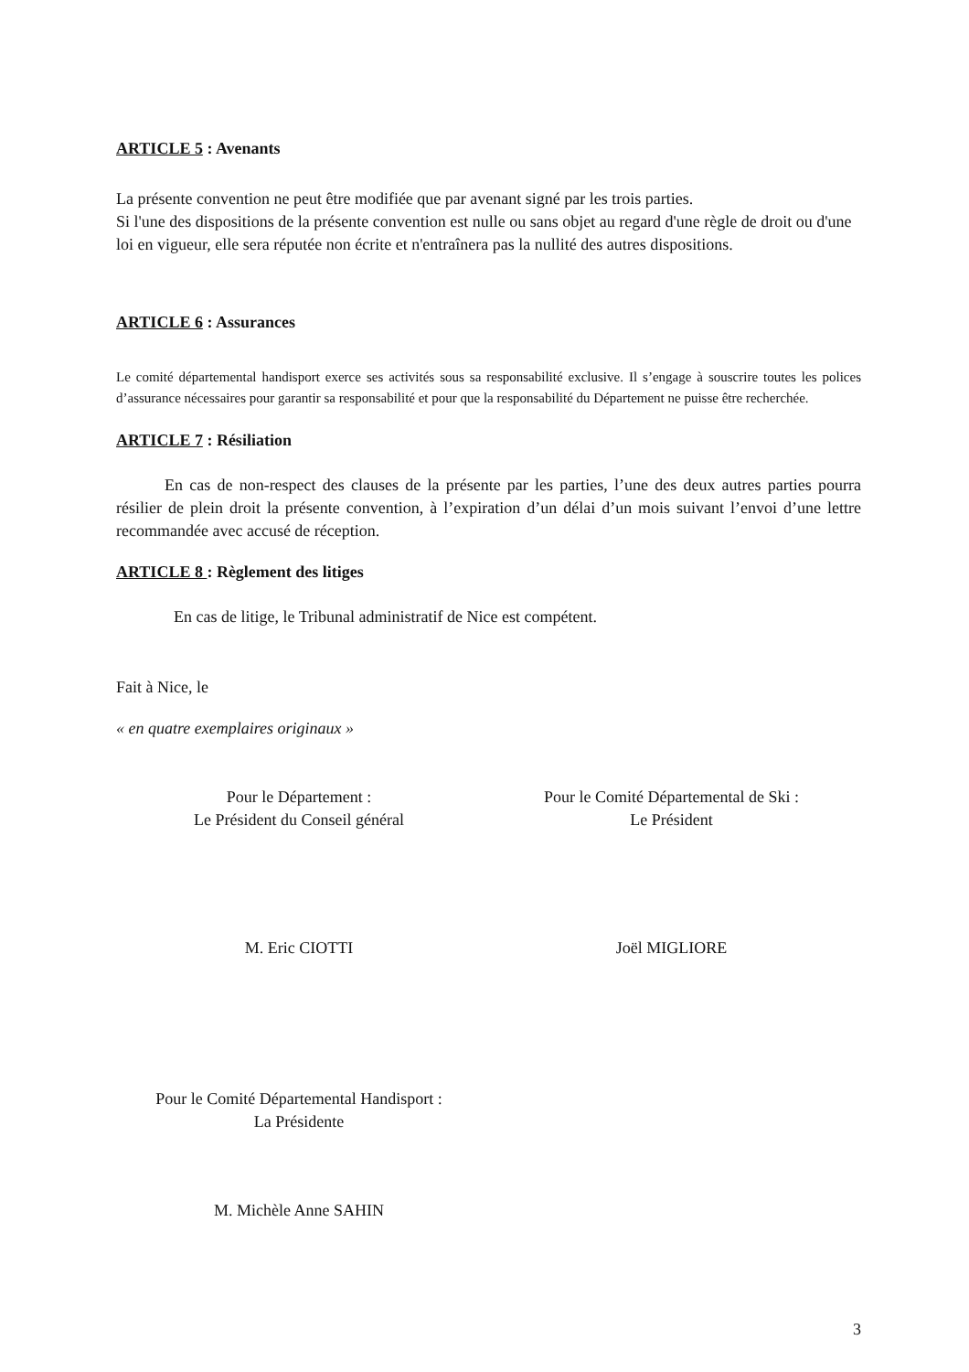ARTICLE 5 : Avenants
La présente convention ne peut être modifiée que par avenant signé par les trois parties.
Si l'une des dispositions de la présente convention est nulle ou sans objet au regard d'une règle de droit ou d'une loi en vigueur, elle sera réputée non écrite et n'entraînera pas la nullité des autres dispositions.
ARTICLE 6 : Assurances
Le comité départemental handisport exerce ses activités sous sa responsabilité exclusive. Il s’engage à souscrire toutes les polices d’assurance nécessaires pour garantir sa responsabilité et pour que la responsabilité du Département ne puisse être recherchée.
ARTICLE 7 : Résiliation
En cas de non-respect des clauses de la présente par les parties, l’une des deux autres parties pourra résilier de plein droit la présente convention, à l’expiration d’un délai d’un mois suivant l’envoi d’une lettre recommandée avec accusé de réception.
ARTICLE 8 : Règlement des litiges
En cas de litige, le Tribunal administratif de Nice est compétent.
Fait à Nice, le
« en quatre exemplaires originaux »
Pour le Département :
Le Président du Conseil général
Pour le Comité Départemental de Ski :
Le Président
M. Eric CIOTTI Joël MIGLIORE
Pour le Comité Départemental Handisport :
La Présidente
M. Michèle Anne SAHIN
3